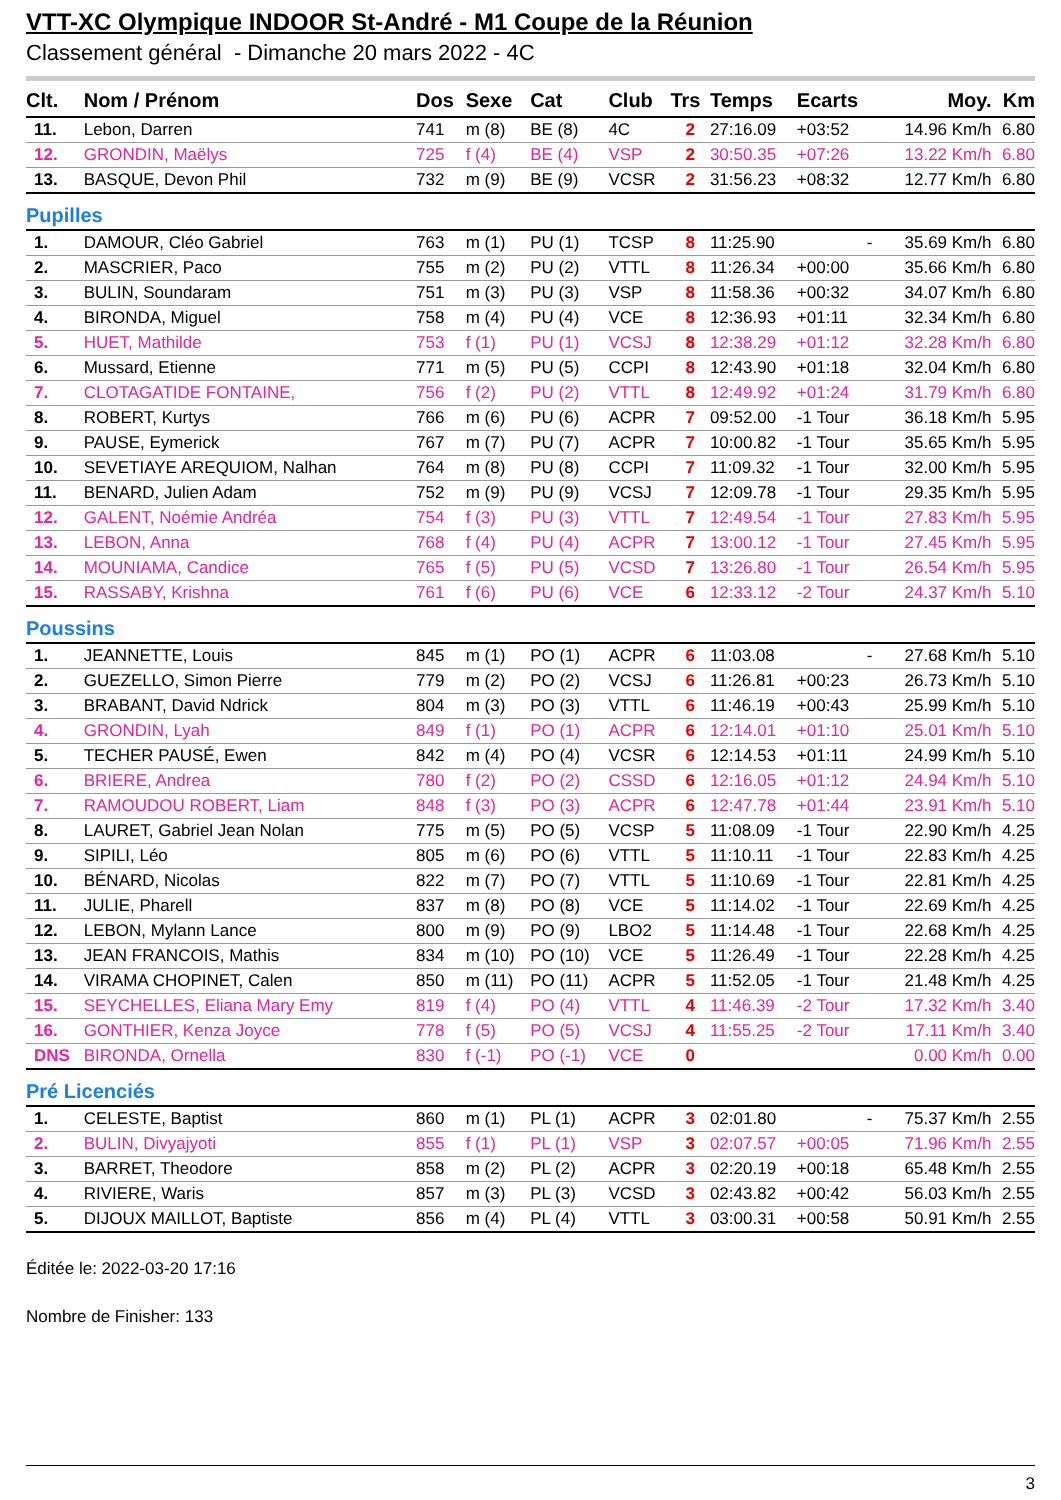VTT-XC Olympique INDOOR St-André - M1 Coupe de la Réunion
Classement général - Dimanche 20 mars 2022 - 4C
| Clt. | Nom / Prénom | Dos | Sexe | Cat | Club | Trs | Temps | Ecarts | Moy. | Km |
| --- | --- | --- | --- | --- | --- | --- | --- | --- | --- | --- |
| 11. | Lebon, Darren | 741 | m (8) | BE (8) | 4C | 2 | 27:16.09 | +03:52 | 14.96 Km/h | 6.80 |
| 12. | GRONDIN, Maëlys | 725 | f (4) | BE (4) | VSP | 2 | 30:50.35 | +07:26 | 13.22 Km/h | 6.80 |
| 13. | BASQUE, Devon Phil | 732 | m (9) | BE (9) | VCSR | 2 | 31:56.23 | +08:32 | 12.77 Km/h | 6.80 |
| Pupilles | | | | | | | | | | |
| 1. | DAMOUR, Cléo Gabriel | 763 | m (1) | PU (1) | TCSP | 8 | 11:25.90 | - | 35.69 Km/h | 6.80 |
| 2. | MASCRIER, Paco | 755 | m (2) | PU (2) | VTTL | 8 | 11:26.34 | +00:00 | 35.66 Km/h | 6.80 |
| 3. | BULIN, Soundaram | 751 | m (3) | PU (3) | VSP | 8 | 11:58.36 | +00:32 | 34.07 Km/h | 6.80 |
| 4. | BIRONDA, Miguel | 758 | m (4) | PU (4) | VCE | 8 | 12:36.93 | +01:11 | 32.34 Km/h | 6.80 |
| 5. | HUET, Mathilde | 753 | f (1) | PU (1) | VCSJ | 8 | 12:38.29 | +01:12 | 32.28 Km/h | 6.80 |
| 6. | Mussard, Etienne | 771 | m (5) | PU (5) | CCPI | 8 | 12:43.90 | +01:18 | 32.04 Km/h | 6.80 |
| 7. | CLOTAGATIDE FONTAINE, | 756 | f (2) | PU (2) | VTTL | 8 | 12:49.92 | +01:24 | 31.79 Km/h | 6.80 |
| 8. | ROBERT, Kurtys | 766 | m (6) | PU (6) | ACPR | 7 | 09:52.00 | -1 Tour | 36.18 Km/h | 5.95 |
| 9. | PAUSE, Eymerick | 767 | m (7) | PU (7) | ACPR | 7 | 10:00.82 | -1 Tour | 35.65 Km/h | 5.95 |
| 10. | SEVETIAYE AREQUIOM, Nalhan | 764 | m (8) | PU (8) | CCPI | 7 | 11:09.32 | -1 Tour | 32.00 Km/h | 5.95 |
| 11. | BENARD, Julien Adam | 752 | m (9) | PU (9) | VCSJ | 7 | 12:09.78 | -1 Tour | 29.35 Km/h | 5.95 |
| 12. | GALENT, Noémie Andréa | 754 | f (3) | PU (3) | VTTL | 7 | 12:49.54 | -1 Tour | 27.83 Km/h | 5.95 |
| 13. | LEBON, Anna | 768 | f (4) | PU (4) | ACPR | 7 | 13:00.12 | -1 Tour | 27.45 Km/h | 5.95 |
| 14. | MOUNIAMA, Candice | 765 | f (5) | PU (5) | VCSD | 7 | 13:26.80 | -1 Tour | 26.54 Km/h | 5.95 |
| 15. | RASSABY, Krishna | 761 | f (6) | PU (6) | VCE | 6 | 12:33.12 | -2 Tour | 24.37 Km/h | 5.10 |
| Poussins | | | | | | | | | | |
| 1. | JEANNETTE, Louis | 845 | m (1) | PO (1) | ACPR | 6 | 11:03.08 | - | 27.68 Km/h | 5.10 |
| 2. | GUEZELLO, Simon Pierre | 779 | m (2) | PO (2) | VCSJ | 6 | 11:26.81 | +00:23 | 26.73 Km/h | 5.10 |
| 3. | BRABANT, David Ndrick | 804 | m (3) | PO (3) | VTTL | 6 | 11:46.19 | +00:43 | 25.99 Km/h | 5.10 |
| 4. | GRONDIN, Lyah | 849 | f (1) | PO (1) | ACPR | 6 | 12:14.01 | +01:10 | 25.01 Km/h | 5.10 |
| 5. | TECHER PAUSÉ, Ewen | 842 | m (4) | PO (4) | VCSR | 6 | 12:14.53 | +01:11 | 24.99 Km/h | 5.10 |
| 6. | BRIERE, Andrea | 780 | f (2) | PO (2) | CSSD | 6 | 12:16.05 | +01:12 | 24.94 Km/h | 5.10 |
| 7. | RAMOUDOU ROBERT, Liam | 848 | f (3) | PO (3) | ACPR | 6 | 12:47.78 | +01:44 | 23.91 Km/h | 5.10 |
| 8. | LAURET, Gabriel Jean Nolan | 775 | m (5) | PO (5) | VCSP | 5 | 11:08.09 | -1 Tour | 22.90 Km/h | 4.25 |
| 9. | SIPILI, Léo | 805 | m (6) | PO (6) | VTTL | 5 | 11:10.11 | -1 Tour | 22.83 Km/h | 4.25 |
| 10. | BÉNARD, Nicolas | 822 | m (7) | PO (7) | VTTL | 5 | 11:10.69 | -1 Tour | 22.81 Km/h | 4.25 |
| 11. | JULIE, Pharell | 837 | m (8) | PO (8) | VCE | 5 | 11:14.02 | -1 Tour | 22.69 Km/h | 4.25 |
| 12. | LEBON, Mylann Lance | 800 | m (9) | PO (9) | LBO2 | 5 | 11:14.48 | -1 Tour | 22.68 Km/h | 4.25 |
| 13. | JEAN FRANCOIS, Mathis | 834 | m (10) | PO (10) | VCE | 5 | 11:26.49 | -1 Tour | 22.28 Km/h | 4.25 |
| 14. | VIRAMA CHOPINET, Calen | 850 | m (11) | PO (11) | ACPR | 5 | 11:52.05 | -1 Tour | 21.48 Km/h | 4.25 |
| 15. | SEYCHELLES, Eliana Mary Emy | 819 | f (4) | PO (4) | VTTL | 4 | 11:46.39 | -2 Tour | 17.32 Km/h | 3.40 |
| 16. | GONTHIER, Kenza Joyce | 778 | f (5) | PO (5) | VCSJ | 4 | 11:55.25 | -2 Tour | 17.11 Km/h | 3.40 |
| DNS | BIRONDA, Ornella | 830 | f (-1) | PO (-1) | VCE | 0 | | | 0.00 Km/h | 0.00 |
| Pré Licenciés | | | | | | | | | | |
| 1. | CELESTE, Baptist | 860 | m (1) | PL (1) | ACPR | 3 | 02:01.80 | - | 75.37 Km/h | 2.55 |
| 2. | BULIN, Divyajyoti | 855 | f (1) | PL (1) | VSP | 3 | 02:07.57 | +00:05 | 71.96 Km/h | 2.55 |
| 3. | BARRET, Theodore | 858 | m (2) | PL (2) | ACPR | 3 | 02:20.19 | +00:18 | 65.48 Km/h | 2.55 |
| 4. | RIVIERE, Waris | 857 | m (3) | PL (3) | VCSD | 3 | 02:43.82 | +00:42 | 56.03 Km/h | 2.55 |
| 5. | DIJOUX MAILLOT, Baptiste | 856 | m (4) | PL (4) | VTTL | 3 | 03:00.31 | +00:58 | 50.91 Km/h | 2.55 |
Éditée le: 2022-03-20 17:16
Nombre de Finisher: 133
3